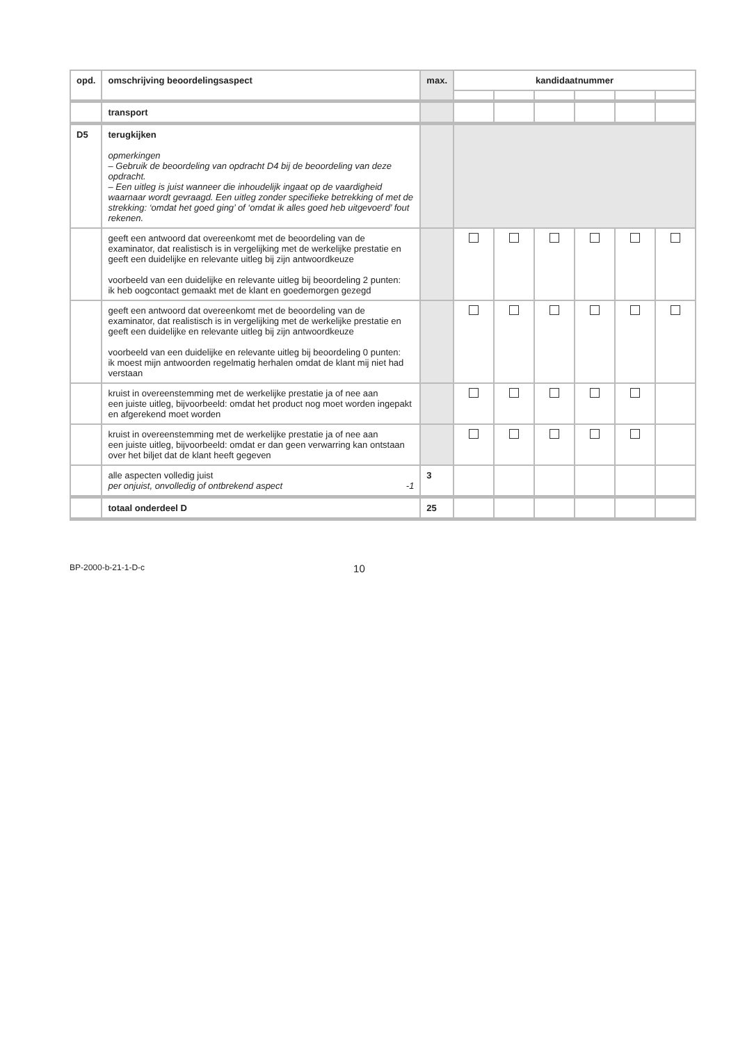| opd. | omschrijving beoordelingsaspect | max. | kandidaatnummer | | | | | |
| --- | --- | --- | --- | --- | --- | --- | --- | --- |
| | transport | | | | | | | |
| D5 | terugkijken opmerkingen – Gebruik de beoordeling van opdracht D4 bij de beoordeling van deze opdracht. – Een uitleg is juist wanneer die inhoudelijk ingaat op de vaardigheid waarnaar wordt gevraagd. Een uitleg zonder specifieke betrekking of met de strekking: ‘omdat het goed ging’ of ‘omdat ik alles goed heb uitgevoerd’ fout rekenen. | | | | | | | |
| | geeft een antwoord dat overeenkomt met de beoordeling van de examinator, dat realistisch is in vergelijking met de werkelijke prestatie en geeft een duidelijke en relevante uitleg bij zijn antwoordkeuze voorbeeld van een duidelijke en relevante uitleg bij beoordeling 2 punten: ik heb oogcontact gemaakt met de klant en goedemorgen gezegd | | | | | | | |
| | geeft een antwoord dat overeenkomt met de beoordeling van de examinator, dat realistisch is in vergelijking met de werkelijke prestatie en geeft een duidelijke en relevante uitleg bij zijn antwoordkeuze voorbeeld van een duidelijke en relevante uitleg bij beoordeling 0 punten: ik moest mijn antwoorden regelmatig herhalen omdat de klant mij niet had verstaan | | | | | | | |
| | kruist in overeenstemming met de werkelijke prestatie ja of nee aan een juiste uitleg, bijvoorbeeld: omdat het product nog moet worden ingepakt en afgerekend moet worden | | | | | | | |
| | kruist in overeenstemming met de werkelijke prestatie ja of nee aan een juiste uitleg, bijvoorbeeld: omdat er dan geen verwarring kan ontstaan over het biljet dat de klant heeft gegeven | | | | | | | |
| | alle aspecten volledig juist per onjuist, onvolledig of ontbrekend aspect -1 | 3 | | | | | | |
| | totaal onderdeel D | 25 | | | | | | |
BP-2000-b-21-1-D-c 10